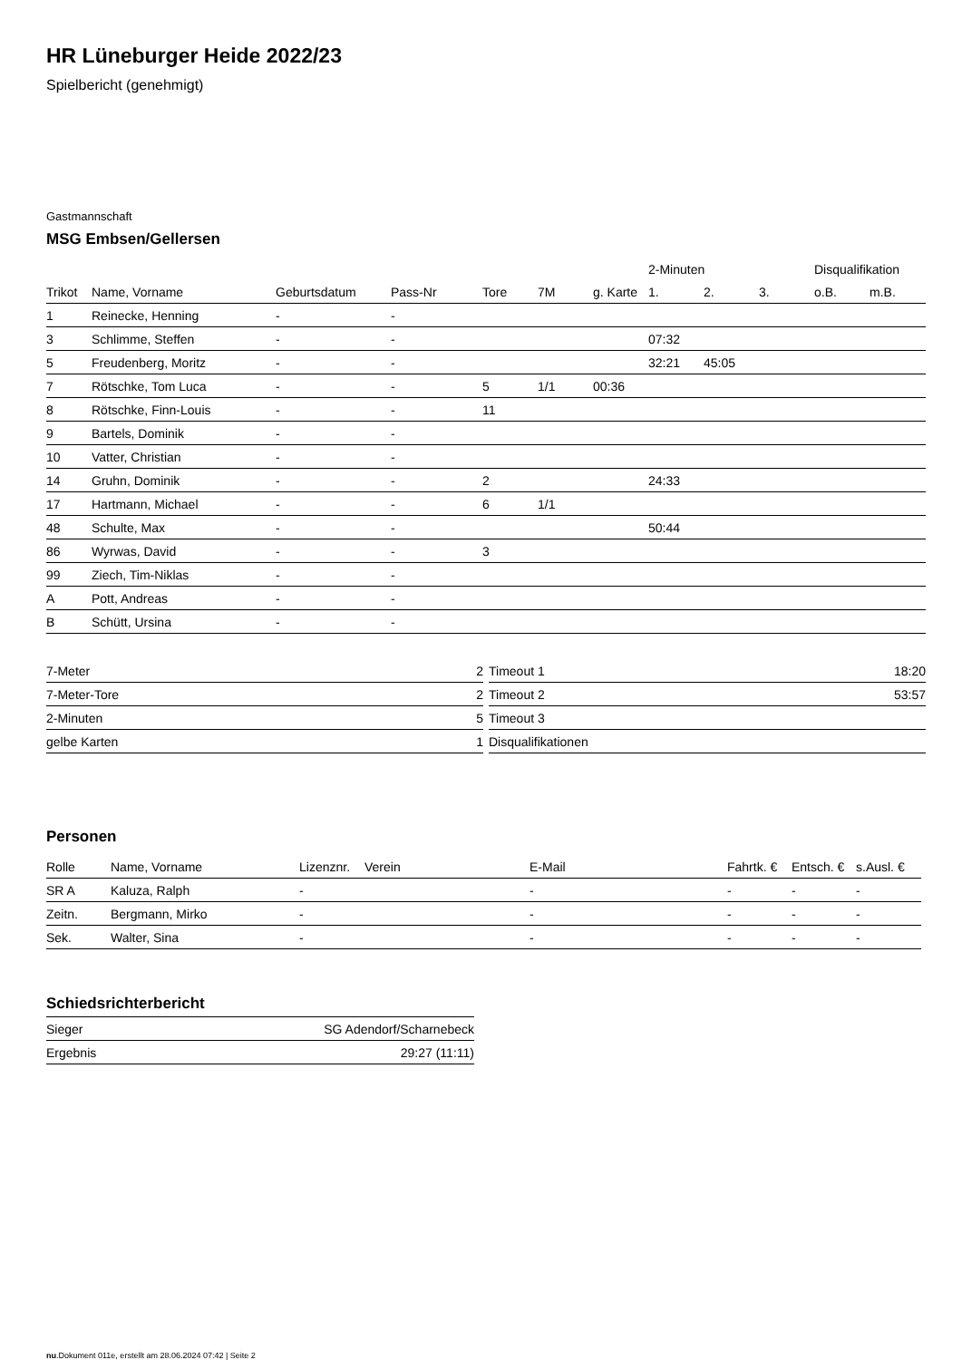HR Lüneburger Heide 2022/23
Spielbericht (genehmigt)
Gastmannschaft
MSG Embsen/Gellersen
| | | | | | | | 2-Minuten | | | Disqualifikation | |
| --- | --- | --- | --- | --- | --- | --- | --- | --- | --- | --- | --- |
| Trikot | Name, Vorname | Geburtsdatum | Pass-Nr | Tore | 7M | g. Karte | 1. | 2. | 3. | o.B. | m.B. |
| 1 | Reinecke, Henning | - | - | | | | | | | | |
| 3 | Schlimme, Steffen | - | - | | | | 07:32 | | | | |
| 5 | Freudenberg, Moritz | - | - | | | | 32:21 | 45:05 | | | |
| 7 | Rötschke, Tom Luca | - | - | 5 | 1/1 | 00:36 | | | | | |
| 8 | Rötschke, Finn-Louis | - | - | 11 | | | | | | | |
| 9 | Bartels, Dominik | - | - | | | | | | | | |
| 10 | Vatter, Christian | - | - | | | | | | | | |
| 14 | Gruhn, Dominik | - | - | 2 | | | 24:33 | | | | |
| 17 | Hartmann, Michael | - | - | 6 | 1/1 | | | | | | |
| 48 | Schulte, Max | - | - | | | | 50:44 | | | | |
| 86 | Wyrwas, David | - | - | 3 | | | | | | | |
| 99 | Ziech, Tim-Niklas | - | - | | | | | | | | |
| A | Pott, Andreas | - | - | | | | | | | | |
| B | Schütt, Ursina | - | - | | | | | | | | |
| 7-Meter | 2 |
| 7-Meter-Tore | 2 |
| 2-Minuten | 5 |
| gelbe Karten | 1 |
| Timeout 1 | 18:20 |
| Timeout 2 | 53:57 |
| Timeout 3 | |
| Disqualifikationen | |
Personen
| Rolle | Name, Vorname | Lizenznr. | Verein | E-Mail | Fahrtk. € | Entsch. € | s.Ausl. € |
| --- | --- | --- | --- | --- | --- | --- | --- |
| SR A | Kaluza, Ralph | - | | - | - | - | - |
| Zeitn. | Bergmann, Mirko | - | | - | - | - | - |
| Sek. | Walter, Sina | - | | - | - | - | - |
Schiedsrichterbericht
| Sieger | SG Adendorf/Scharnebeck |
| Ergebnis | 29:27 (11:11) |
nu.Dokument 011e, erstellt am 28.06.2024 07:42 | Seite 2